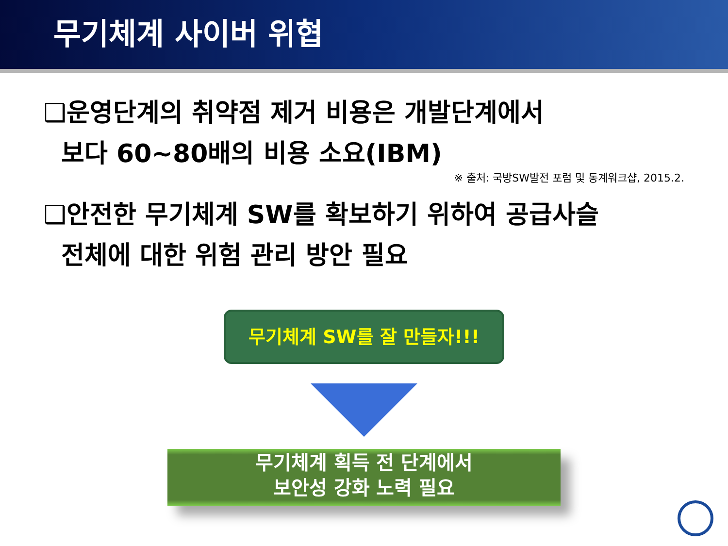무기체계 사이버 위협
❑운영단계의 취약점 제거 비용은 개발단계에서
보다 60~80배의 비용 소요(IBM)
※ 출처: 국방SW발전 포럼 및 동계워크샵, 2015.2.
❑안전한 무기체계 SW를 확보하기 위하여 공급사슬
전체에 대한 위험 관리 방안 필요
무기체계 SW를 잘 만들자!!!
무기체계 획득 전 단계에서
보안성 강화 노력 필요